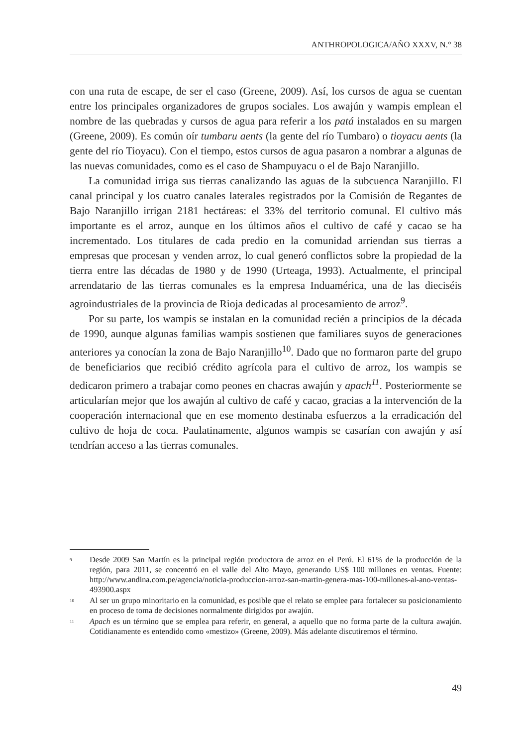ANTHROPOLOGICA/AÑO XXXV, N.° 38
con una ruta de escape, de ser el caso (Greene, 2009). Así, los cursos de agua se cuentan entre los principales organizadores de grupos sociales. Los awajún y wampis emplean el nombre de las quebradas y cursos de agua para referir a los patá instalados en su margen (Greene, 2009). Es común oír tumbaru aents (la gente del río Tumbaro) o tioyacu aents (la gente del río Tioyacu). Con el tiempo, estos cursos de agua pasaron a nombrar a algunas de las nuevas comunidades, como es el caso de Shampuyacu o el de Bajo Naranjillo.
La comunidad irriga sus tierras canalizando las aguas de la subcuenca Naranjillo. El canal principal y los cuatro canales laterales registrados por la Comisión de Regantes de Bajo Naranjillo irrigan 2181 hectáreas: el 33% del territorio comunal. El cultivo más importante es el arroz, aunque en los últimos años el cultivo de café y cacao se ha incrementado. Los titulares de cada predio en la comunidad arriendan sus tierras a empresas que procesan y venden arroz, lo cual generó conflictos sobre la propiedad de la tierra entre las décadas de 1980 y de 1990 (Urteaga, 1993). Actualmente, el principal arrendatario de las tierras comunales es la empresa Induamérica, una de las dieciséis agroindustriales de la provincia de Rioja dedicadas al procesamiento de arroz<sup>9</sup>.
Por su parte, los wampis se instalan en la comunidad recién a principios de la década de 1990, aunque algunas familias wampis sostienen que familiares suyos de generaciones anteriores ya conocían la zona de Bajo Naranjillo<sup>10</sup>. Dado que no formaron parte del grupo de beneficiarios que recibió crédito agrícola para el cultivo de arroz, los wampis se dedicaron primero a trabajar como peones en chacras awajún y apach<sup>11</sup>. Posteriormente se articularían mejor que los awajún al cultivo de café y cacao, gracias a la intervención de la cooperación internacional que en ese momento destinaba esfuerzos a la erradicación del cultivo de hoja de coca. Paulatinamente, algunos wampis se casarían con awajún y así tendrían acceso a las tierras comunales.
<sup>9</sup> Desde 2009 San Martín es la principal región productora de arroz en el Perú. El 61% de la producción de la región, para 2011, se concentró en el valle del Alto Mayo, generando US$ 100 millones en ventas. Fuente: http://www.andina.com.pe/agencia/noticia-produccion-arroz-san-martin-genera-mas-100-millones-al-ano-ventas-493900.aspx
<sup>10</sup> Al ser un grupo minoritario en la comunidad, es posible que el relato se emplee para fortalecer su posicionamiento en proceso de toma de decisiones normalmente dirigidos por awajún.
<sup>11</sup> Apach es un término que se emplea para referir, en general, a aquello que no forma parte de la cultura awajún. Cotidianamente es entendido como «mestizo» (Greene, 2009). Más adelante discutiremos el término.
49